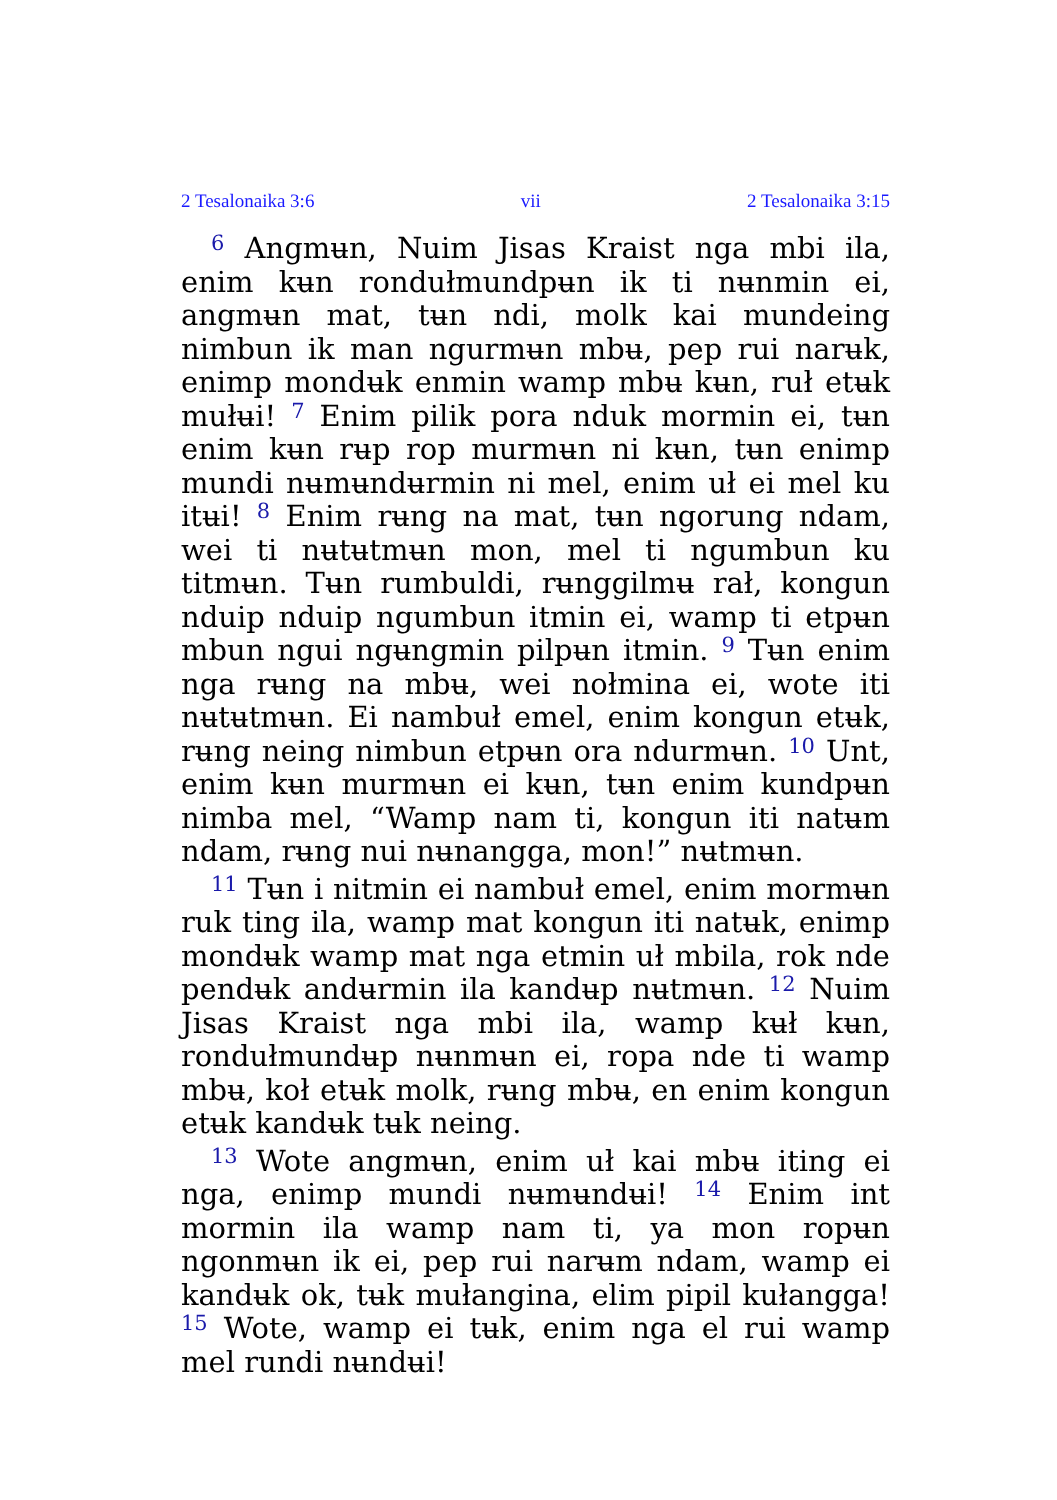2 Tesalonaika 3:6 vii 2 Tesalonaika 3:15
<sup>6</sup> Angmʉn, Nuim Jisas Kraist nga mbi ila, enim kʉn rondułmundpʉn ik ti nʉnmin ei, angmʉn mat, tʉn ndi, molk kai mundeing nimbun ik man ngurmʉn mbʉ, pep rui narʉk, enimp mondʉk enmin wamp mbʉ kʉn, ruł etʉk mułʉi! <sup>7</sup> Enim pilik pora nduk mormin ei, tʉn enim kʉn rʉp rop murmʉn ni kʉn, tʉn enimp mundi nʉmʉndʉrmin ni mel, enim uł ei mel ku itʉi! <sup>8</sup> Enim rʉng na mat, tʉn ngorung ndam, wei ti nʉtʉtmʉn mon, mel ti ngumbun ku titmʉn. Tʉn rumbuldi, rʉnggilmʉ rał, kongun nduip nduip ngumbun itmin ei, wamp ti etpʉn mbun ngui ngʉngmin pilpʉn itmin. <sup>9</sup> Tʉn enim nga rʉng na mbʉ, wei nołmina ei, wote iti nʉtʉtmʉn. Ei nambuł emel, enim kongun etʉk, rʉng neing nimbun etpʉn ora ndurmʉn. <sup>10</sup> Unt, enim kʉn murmʉn ei kʉn, tʉn enim kundpʉn nimba mel, “Wamp nam ti, kongun iti natʉm ndam, rʉng nui nʉnangga, mon!” nʉtmʉn.
<sup>11</sup> Tʉn i nitmin ei nambuł emel, enim mormʉn ruk ting ila, wamp mat kongun iti natʉk, enimp mondʉk wamp mat nga etmin uł mbila, rok nde pendʉk andʉrmin ila kandʉp nʉtmʉn. <sup>12</sup> Nuim Jisas Kraist nga mbi ila, wamp kʉł kʉn, rondułmundʉp nʉnmʉn ei, ropa nde ti wamp mbʉ, koł etʉk molk, rʉng mbʉ, en enim kongun etʉk kandʉk tʉk neing.
<sup>13</sup> Wote angmʉn, enim uł kai mbʉ iting ei nga, enimp mundi nʉmʉndʉi! <sup>14</sup> Enim int mormin ila wamp nam ti, ya mon ropʉn ngonmʉn ik ei, pep rui narʉm ndam, wamp ei kandʉk ok, tʉk mułangina, elim pipil kułangga! <sup>15</sup> Wote, wamp ei tʉk, enim nga el rui wamp mel rundi nʉndʉi!